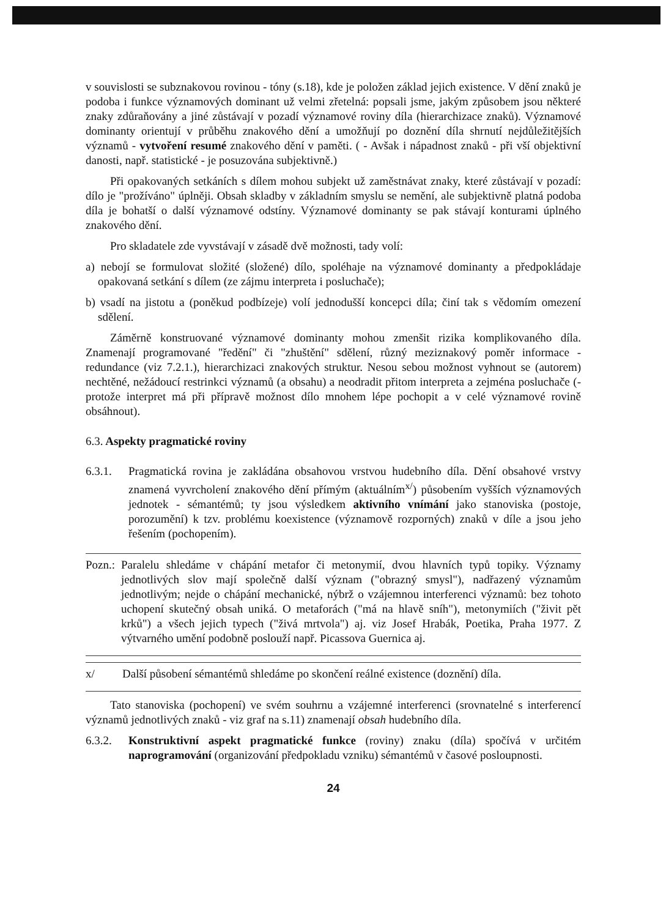v souvislosti se subznakovou rovinou - tóny (s.18), kde je položen základ jejich existence. V dění znaků je podoba i funkce významových dominant už velmi zřetelná: popsali jsme, jakým způsobem jsou některé znaky zdůraňovány a jiné zůstávají v pozadí významové roviny díla (hierarchizace znaků). Významové dominanty orientují v průběhu znakového dění a umožňují po doznění díla shrnutí nejdůležitějších významů - vytvoření resumé znakového dění v paměti. ( - Avšak i nápadnost znaků - při vší objektivní danosti, např. statistické - je posuzována subjektivně.)
Při opakovaných setkáních s dílem mohou subjekt už zaměstnávat znaky, které zůstávají v pozadí: dílo je "prožíváno" úplněji. Obsah skladby v základním smyslu se nemění, ale subjektivně platná podoba díla je bohatší o další významové odstíny. Významové dominanty se pak stávají konturami úplného znakového dění.
Pro skladatele zde vyvstávají v zásadě dvě možnosti, tady volí:
a) nebojí se formulovat složité (složené) dílo, spoléhaje na významové dominanty a předpokládaje opakovaná setkání s dílem (ze zájmu interpreta i posluchače);
b) vsadí na jistotu a (poněkud podbízeje) volí jednodušší koncepci díla; činí tak s vědomím omezení sdělení.
Záměrně konstruované významové dominanty mohou zmenšit rizika komplikovaného díla. Znamenají programované "ředění" či "zhuštění" sdělení, různý meziznakový poměr informace - redundance (viz 7.2.1.), hierarchizaci znakových struktur. Nesou sebou možnost vyhnout se (autorem) nechtěné, nežádoucí restrinkci významů (a obsahu) a neodradit přitom interpreta a zejména posluchače (-protože interpret má při přípravě možnost dílo mnohem lépe pochopit a v celé významové rovině obsáhnout).
6.3. Aspekty pragmatické roviny
6.3.1.
Pragmatická rovina je zakládána obsahovou vrstvou hudebního díla. Dění obsahové vrstvy znamená vyvrcholení znakového dění přímým (aktuálním<sup>x/</sup>) působením vyšších významových jednotek - sémantémů; ty jsou výsledkem aktivního vnímání jako stanoviska (postoje, porozumění) k tzv. problému koexistence (významově rozporných) znaků v díle a jsou jeho řešením (pochopením).
Pozn.: Paralelu shledáme v chápání metafor či metonymií, dvou hlavních typů topiky. Významy jednotlivých slov mají společně další význam ("obrazný smysl"), nadřazený významům jednotlivým; nejde o chápání mechanické, nýbrž o vzájemnou interferenci významů: bez tohoto uchopení skutečný obsah uniká. O metaforách ("má na hlavě sníh"), metonymiích ("živit pět krků") a všech jejich typech ("živá mrtvola") aj. viz Josef Hrabák, Poetika, Praha 1977. Z výtvarného umění podobně poslouží např. Picassova Guernica aj.
x/ Další působení sémantémů shledáme po skončení reálné existence (doznění) díla.
Tato stanoviska (pochopení) ve svém souhrnu a vzájemné interferenci (srovnatelné s interferencí významů jednotlivých znaků - viz graf na s.11) znamenají obsah hudebního díla.
6.3.2.
Konstruktivní aspekt pragmatické funkce (roviny) znaku (díla) spočívá v určitém naprogramování (organizování předpokladu vzniku) sémantémů v časové posloupnosti.
24